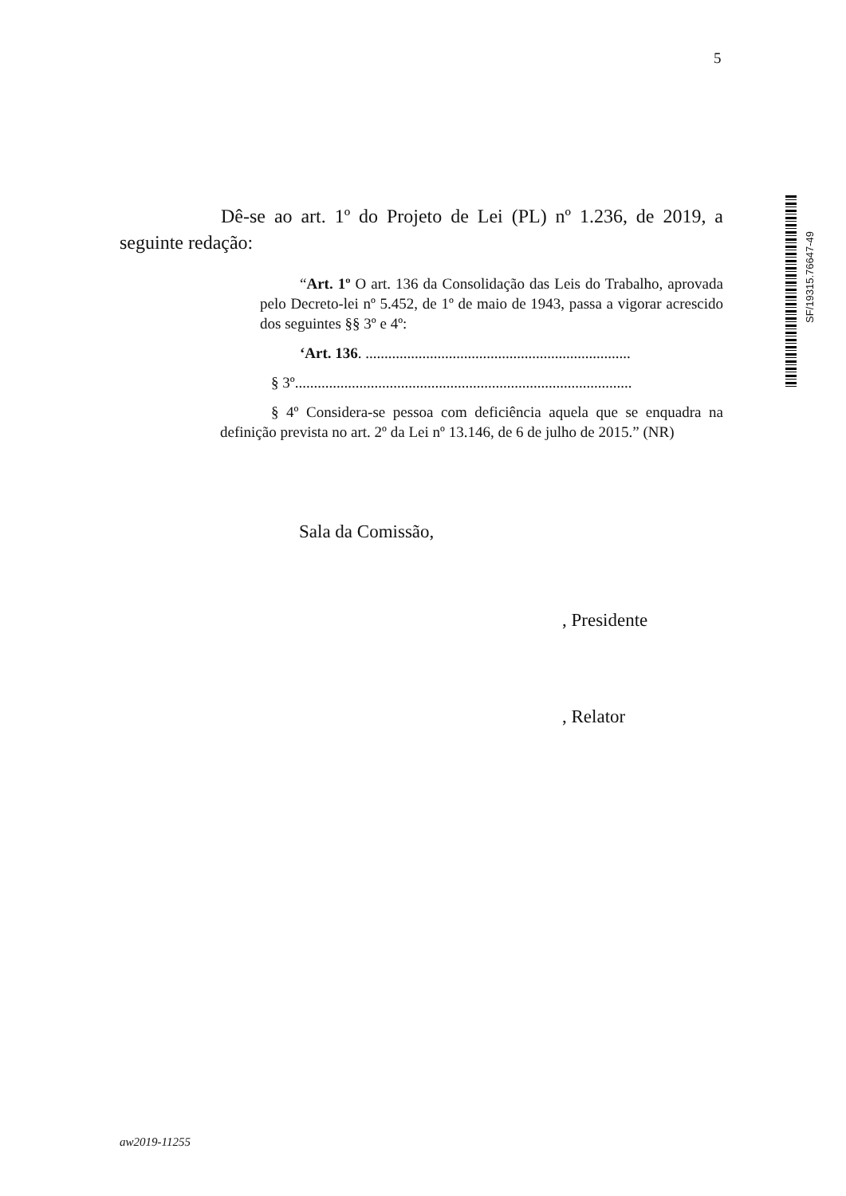5
SF/19315.76647-49
Dê-se ao art. 1º do Projeto de Lei (PL) nº 1.236, de 2019, a seguinte redação:
“Art. 1º O art. 136 da Consolidação das Leis do Trabalho, aprovada pelo Decreto-lei nº 5.452, de 1º de maio de 1943, passa a vigorar acrescido dos seguintes §§ 3º e 4º:
‘Art. 136. ......................................................................
§ 3º.........................................................................................
§ 4º Considera-se pessoa com deficiência aquela que se enquadra na definição prevista no art. 2º da Lei nº 13.146, de 6 de julho de 2015.” (NR)
Sala da Comissão,
, Presidente
, Relator
aw2019-11255